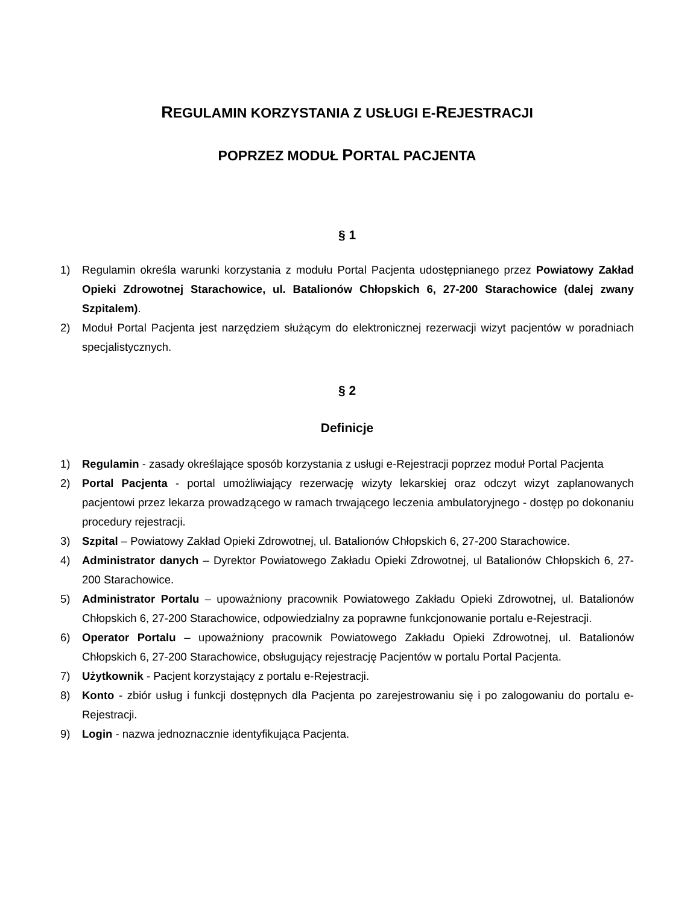REGULAMIN KORZYSTANIA Z USŁUGI E-REJESTRACJI
POPRZEZ MODUŁ PORTAL PACJENTA
§ 1
1) Regulamin określa warunki korzystania z modułu Portal Pacjenta udostępnianego przez Powiatowy Zakład Opieki Zdrowotnej Starachowice, ul. Batalionów Chłopskich 6, 27-200 Starachowice (dalej zwany Szpitalem).
2) Moduł Portal Pacjenta jest narzędziem służącym do elektronicznej rezerwacji wizyt pacjentów w poradniach specjalistycznych.
§ 2
Definicje
1) Regulamin - zasady określające sposób korzystania z usługi e-Rejestracji poprzez moduł Portal Pacjenta
2) Portal Pacjenta - portal umożliwiający rezerwację wizyty lekarskiej oraz odczyt wizyt zaplanowanych pacjentowi przez lekarza prowadzącego w ramach trwającego leczenia ambulatoryjnego - dostęp po dokonaniu procedury rejestracji.
3) Szpital – Powiatowy Zakład Opieki Zdrowotnej, ul. Batalionów Chłopskich 6, 27-200 Starachowice.
4) Administrator danych – Dyrektor Powiatowego Zakładu Opieki Zdrowotnej, ul Batalionów Chłopskich 6, 27-200 Starachowice.
5) Administrator Portalu – upoważniony pracownik Powiatowego Zakładu Opieki Zdrowotnej, ul. Batalionów Chłopskich 6, 27-200 Starachowice, odpowiedzialny za poprawne funkcjonowanie portalu e-Rejestracji.
6) Operator Portalu – upoważniony pracownik Powiatowego Zakładu Opieki Zdrowotnej, ul. Batalionów Chłopskich 6, 27-200 Starachowice, obsługujący rejestrację Pacjentów w portalu Portal Pacjenta.
7) Użytkownik - Pacjent korzystający z portalu e-Rejestracji.
8) Konto - zbiór usług i funkcji dostępnych dla Pacjenta po zarejestrowaniu się i po zalogowaniu do portalu e-Rejestracji.
9) Login - nazwa jednoznacznie identyfikująca Pacjenta.